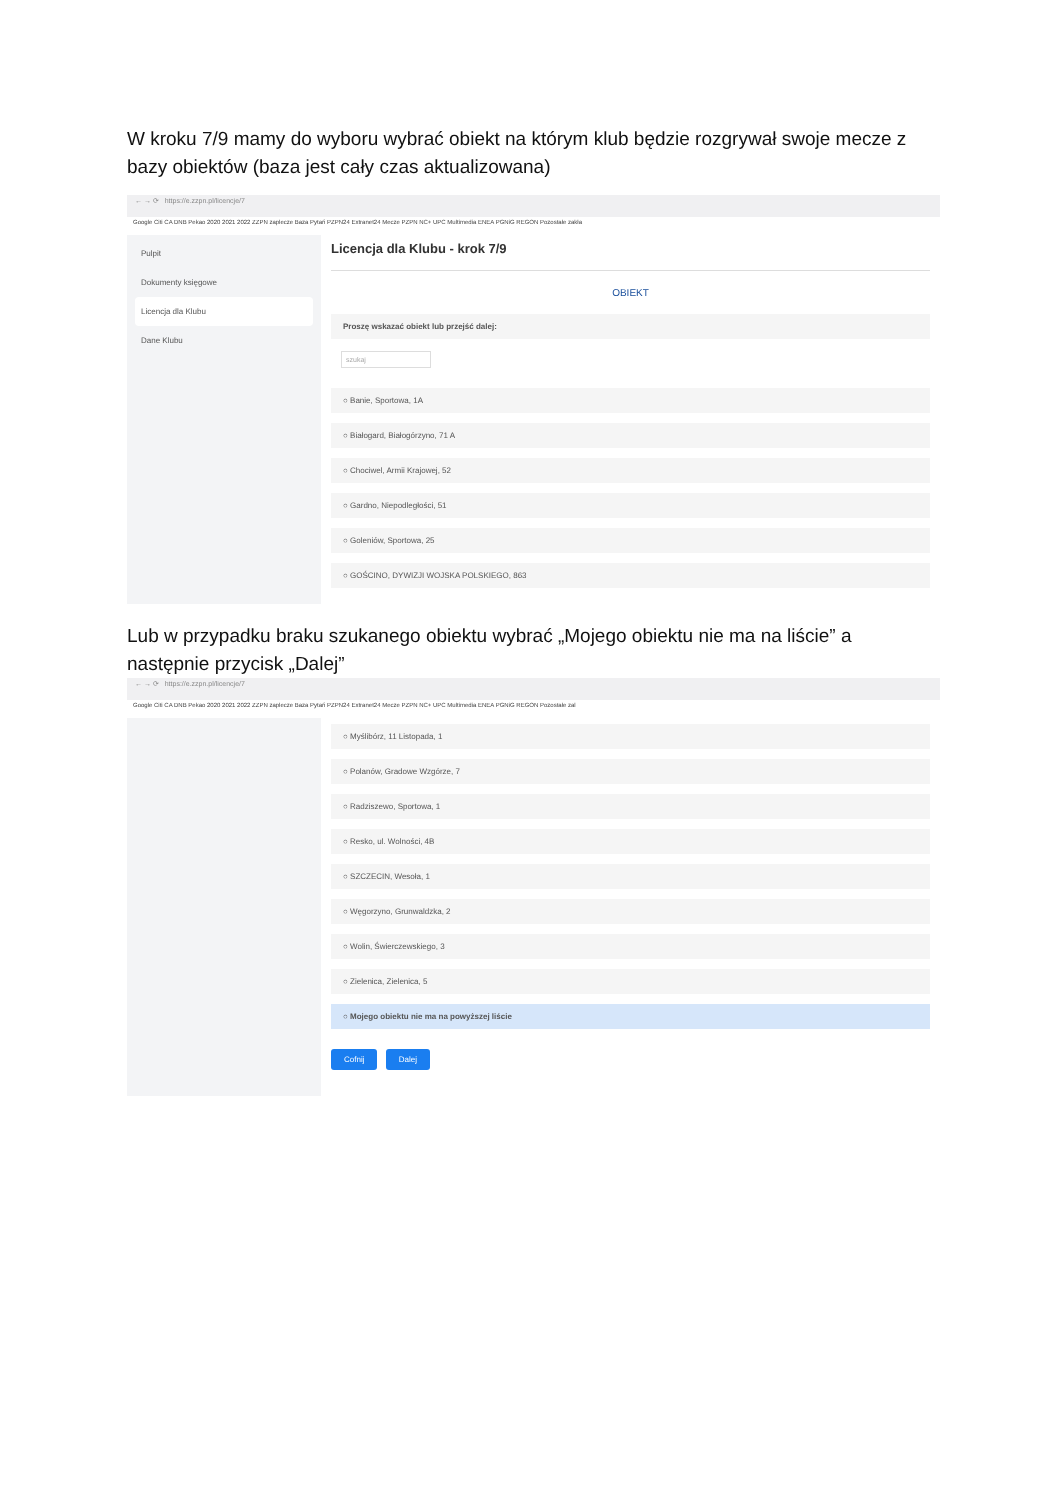W kroku 7/9 mamy do wyboru wybrać obiekt na którym klub będzie rozgrywał swoje mecze z bazy obiektów (baza jest cały czas aktualizowana)
← → ⟳ https://e.zzpn.pl/licencje/7
Google Citi CA DNB Pekao 2020 2021 2022 ZZPN zaplecze Baza Pytań PZPN24 Extranet24 Mecze PZPN NC+ UPC Multimedia ENEA PGNiG REGON Pozostałe zakła
Pulpit
Dokumenty księgowe
Licencja dla Klubu
Dane Klubu
Licencja dla Klubu - krok 7/9
OBIEKT
Proszę wskazać obiekt lub przejść dalej:
szukaj
○ Banie, Sportowa, 1A
○ Białogard, Białogórzyno, 71 A
○ Chociwel, Armii Krajowej, 52
○ Gardno, Niepodległości, 51
○ Goleniów, Sportowa, 25
○ GOŚCINO, DYWIZJI WOJSKA POLSKIEGO, 863
Lub w przypadku braku szukanego obiektu wybrać „Mojego obiektu nie ma na liście” a następnie przycisk „Dalej”
← → ⟳ https://e.zzpn.pl/licencje/7
Google Citi CA DNB Pekao 2020 2021 2022 ZZPN zaplecze Baza Pytań PZPN24 Extranet24 Mecze PZPN NC+ UPC Multimedia ENEA PGNiG REGON Pozostałe zal
○ Myślibórz, 11 Listopada, 1
○ Polanów, Gradowe Wzgórze, 7
○ Radziszewo, Sportowa, 1
○ Resko, ul. Wolności, 4B
○ SZCZECIN, Wesoła, 1
○ Węgorzyno, Grunwaldzka, 2
○ Wolin, Świerczewskiego, 3
○ Zielenica, Zielenica, 5
○ Mojego obiektu nie ma na powyższej liście
Cofnij Dalej